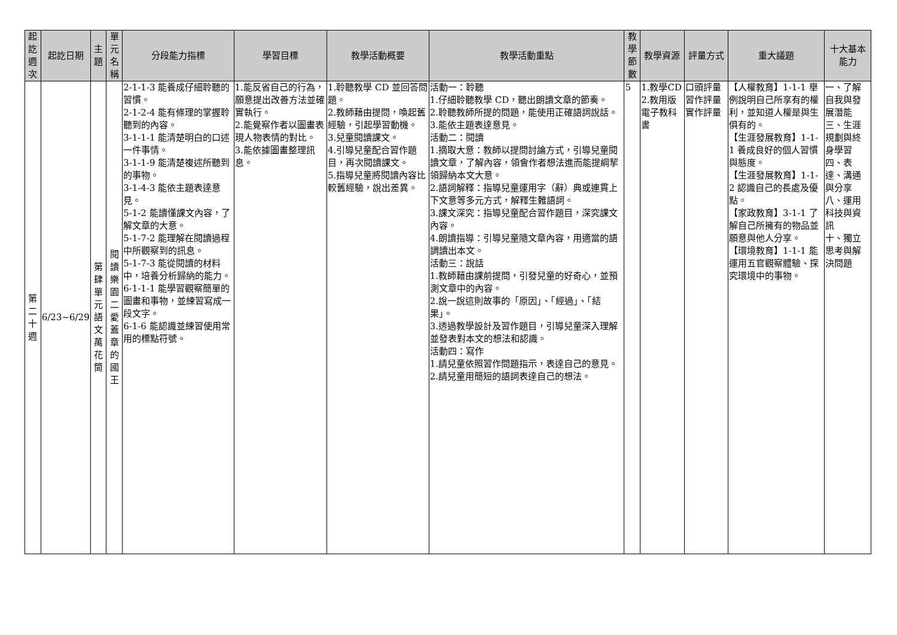| 起訖週次 | 起訖日期 | 主題 | 單元名稱 | 分段能力指標 | 學習目標 | 教學活動概要 | 教學活動重點 | 教學節數 | 教學資源 | 評量方式 | 重大議題 | 十大基本能力 |
| --- | --- | --- | --- | --- | --- | --- | --- | --- | --- | --- | --- | --- |
| 第二十週 | 6/23~6/29 | 第肆單元語文萬花筒 | 閱讀樂園二愛蓋章的國王 | 2-1-1-3 能養成仔細聆聽的習慣。 2-1-2-4 能有條理的掌握聆聽到的內容。 3-1-1-1 能清楚明白的口述一件事情。 3-1-1-9 能清楚複述所聽到的事物。 3-1-4-3 能依主題表達意見。 5-1-2 能讀懂課文內容，了解文章的大意。 5-1-7-2 能理解在閱讀過程中所觀察到的訊息。 5-1-7-3 能從閱讀的材料中，培養分析歸納的能力。 6-1-1-1 能學習觀察簡單的圖畫和事物，並練習寫成一段文字。 6-1-6 能認識並練習使用常用的標點符號。 | 1.能反省自己的行為，願意提出改善方法並確實執行。 2.能覺察作者以圖畫表現人物表情的對比。 3.能依據圖畫整理訊息。 | 1.聆聽教學 CD 並回答問題。 2.教師藉由提問，喚起舊經驗，引起學習動機。 3.兒童閱讀課文。 4.引導兒童配合習作題目，再次閱讀課文。 5.指導兒童將閱讀內容比較舊經驗，說出差異。 | 活動一：聆聽 1.仔細聆聽教學 CD，聽出朗讀文章的節奏。 2.聆聽教師所提的問題，能使用正確語詞說話。 3.能依主題表達意見。 活動二：閱讀 1.摘取大意：教師以提問討論方式，引導兒童閱讀文章，了解內容，領會作者想法進而能提綱挈領歸納本文大意。 2.語詞解釋：指導兒童運用字（辭）典或連貫上下文意等多元方式，解釋生難語詞。 3.課文深究：指導兒童配合習作題目，深究課文內容。 4.朗讀指導：引導兒童隨文章內容，用適當的語調讀出本文。 活動三：說話 1.教師藉由課前提問，引發兒童的好奇心，並預測文章中的內容。 2.說一說這則故事的「原因」、「經過」、「結果」。 3.透過教學設計及習作題目，引導兒童深入理解並發表對本文的想法和認識。 活動四：寫作 1.請兒童依照習作問題指示，表達自己的意見。 2.請兒童用簡短的語詞表達自己的想法。 | 5 | 1.教學CD 2.教用版電子教科書 | 口頭評量 習作評量 實作評量 | 【人權教育】1-1-1 舉例說明自己所享有的權利，並知道人權是與生俱有的。 【生涯發展教育】1-1-1 養成良好的個人習慣與態度。 【生涯發展教育】1-1-2 認識自己的長處及優點。 【家政教育】3-1-1 了解自己所擁有的物品並願意與他人分享。 【環境教育】1-1-1 能運用五官觀察體驗、探究環境中的事物。 | 一、了解自我與發展潛能 三、生涯規劃與終身學習 四、表達、溝通與分享 八、運用科技與資訊 十、獨立思考與解決問題 |